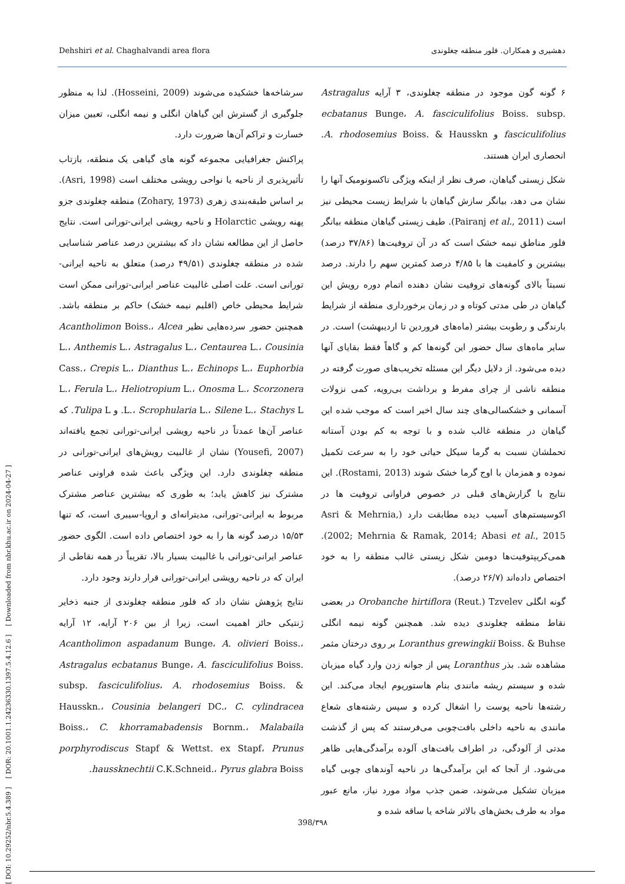[ DOI: 10.29252/nbr.5.4.389 ] [ DOR: 20.1001.1.24236330.1397.5.4.12.6 ] [ Downloaded from nbr.khu.ac.ir on 2024-04-27 ]
Dehshiri et al. Chaghalvandi area flora دهشیری و همکاران. فلور منطقه چغلوندی
۶ گونه گون موجود در منطقه چغلوندی، ۳ آرایه Astragalus ecbatanus Bunge، A. fasciculifolius Boiss. subsp. fasciculifolius و A. rhodosemius Boiss. & Hausskn. انحصاری ایران هستند.
شکل زیستی گیاهان، صرف نظر از اینکه ویژگی تاکسونومیک آنها را نشان می دهد، بیانگر سازش گیاهان با شرایط زیست محیطی نیز است (Pairanj et al., 2011). طیف زیستی گیاهان منطقه بیانگر فلور مناطق نیمه خشک است که در آن تروفیت‌ها (۳۷/۸۶ درصد) بیشترین و کامفیت ها با ۴/۸۵ درصد کمترین سهم را دارند. درصد نسبتاً بالای گونه‌های تروفیت نشان دهنده اتمام دوره رویش این گیاهان در طی مدتی کوتاه و در زمان برخورداری منطقه از شرایط بارندگی و رطوبت بیشتر (ماه‌های فروردین تا اردیبهشت) است. در سایر ماه‌های سال حضور این گونه‌ها کم و گاهاً فقط بقایای آنها دیده می‌شود. از دلایل دیگر این مسئله تخریب‌های صورت گرفته در منطقه ناشی از چرای مفرط و برداشت بی‌رویه، کمی نزولات آسمانی و خشکسالی‌های چند سال اخیر است که موجب شده این گیاهان در منطقه غالب شده و با توجه به کم بودن آستانه تحملشان نسبت به گرما سیکل حیاتی خود را به سرعت تکمیل نموده و همزمان با اوج گرما خشک شوند (Rostami, 2013). این نتایج با گزارش‌های قبلی در خصوص فراوانی تروفیت ها در اکوسیستم‌های آسیب دیده مطابقت دارد (Asri & Mehrnia, 2002; Mehrnia & Ramak, 2014; Abasi et al., 2015). همی‌کریپتوفیت‌ها دومین شکل زیستی غالب منطقه را به خود اختصاص داده‌اند (۲۶/۷ درصد).
گونه انگلی Orobanche hirtiflora (Reut.) Tzvelev در بعضی نقاط منطقه چغلوندی دیده شد. همچنین گونه نیمه انگلی Loranthus grewingkii Boiss. & Buhse بر روی درختان مثمر مشاهده شد. بذر Loranthus پس از جوانه زدن وارد گیاه میزبان شده و سیستم ریشه مانندی بنام هاستوریوم ایجاد می‌کند. این رشته‌ها ناحیه پوست را اشغال کرده و سپس رشته‌های شعاع مانندی به ناحیه داخلی بافت‌چوبی می‌فرستند که پس از گذشت مدتی از آلودگی، در اطراف بافت‌های آلوده برآمدگی‌هایی ظاهر می‌شود. از آنجا که این برآمدگی‌ها در ناحیه آوندهای چوبی گیاه میزبان تشکیل می‌شوند، ضمن جذب مواد مورد نیاز، مانع عبور مواد به طرف بخش‌های بالاتر شاخه یا ساقه شده و
سرشاخه‌ها خشکیده می‌شوند (Hosseini, 2009). لذا به منظور جلوگیری از گسترش این گیاهان انگلی و نیمه انگلی، تعیین میزان خسارت و تراکم آن‌ها ضرورت دارد.
پراکنش جغرافیایی مجموعه گونه های گیاهی یک منطقه، بازتاب تأثیرپذیری از ناحیه یا نواحی رویشی مختلف است (Asri, 1998). بر اساس طبقه‌بندی زهری (Zohary, 1973) منطقه چغلوندی جزو پهنه رویشی Holarctic و ناحیه رویشی ایرانی-تورانی است. نتایج حاصل از این مطالعه نشان داد که بیشترین درصد عناصر شناسایی شده در منطقه چغلوندی (۴۹/۵۱ درصد) متعلق به ناحیه ایرانی-تورانی است. علت اصلی غالبیت عناصر ایرانی-تورانی ممکن است شرایط محیطی خاص (اقلیم نیمه خشک) حاکم بر منطقه باشد. همچنین حضور سرده‌هایی نظیر Acantholimon Boiss.، Alcea L.، Anthemis L.، Astragalus L.، Centaurea L.، Cousinia Cass.، Crepis L.، Dianthus L.، Echinops L.، Euphorbia L.، Ferula L.، Heliotropium L.، Onosma L.، Scorzonera L.، Scrophularia L.، Silene L.، Stachys L. و Tulipa L. که عناصر آن‌ها عمدتاً در ناحیه رویشی ایرانی-تورانی تجمع یافته‌اند (Yousefi, 2007) نشان از غالبیت رویش‌های ایرانی-تورانی در منطقه چغلوندی دارد. این ویژگی باعث شده فراونی عناصر مشترک نیز کاهش یابد؛ به طوری که بیشترین عناصر مشترک مربوط به ایرانی-تورانی، مدیترانه‌ای و اروپا-سیبری است، که تنها ۱۵/۵۳ درصد گونه ها را به خود اختصاص داده است. الگوی حضور عناصر ایرانی-تورانی با غالبیت بسیار بالا، تقریباً در همه نقاطی از ایران که در ناحیه رویشی ایرانی-تورانی قرار دارند وجود دارد.
نتایج پژوهش نشان داد که فلور منطقه چغلوندی از جنبه ذخایر ژنتیکی حائز اهمیت است، زیرا از بین ۲۰۶ آرایه، ۱۲ آرایه Acantholimon aspadanum Bunge، A. olivieri Boiss.، Astragalus ecbatanus Bunge، A. fasciculifolius Boiss. subsp. fasciculifolius، A. rhodosemius Boiss. & Hausskn.، Cousinia belangeri DC.، C. cylindracea Boiss.، C. khorramabadensis Bornm.، Malabaila porphyrodiscus Stapf & Wettst. ex Stapf، Prunus haussknechtii C.K.Schneid.، Pyrus glabra Boiss.
398/۳۹۸